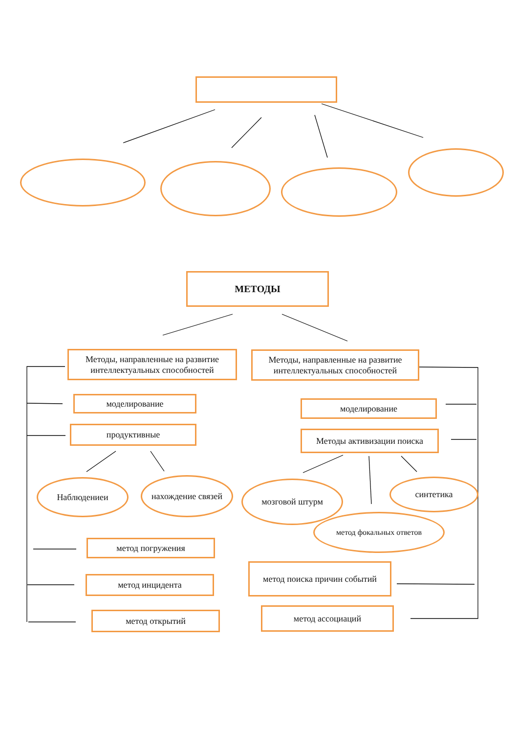МЕТОДЫ
Методы, направленные на развитие интеллектуальных способностей
Методы, направленные на развитие интеллектуальных способностей
моделирование моделирование
продуктивные Методы активизации поиска
Наблюдениеи нахождение связей мозговой штурм синтетика
метод фокальных ответов
метод погружения
метод инцидента
метод поиска причин событий
метод открытий метод ассоциаций